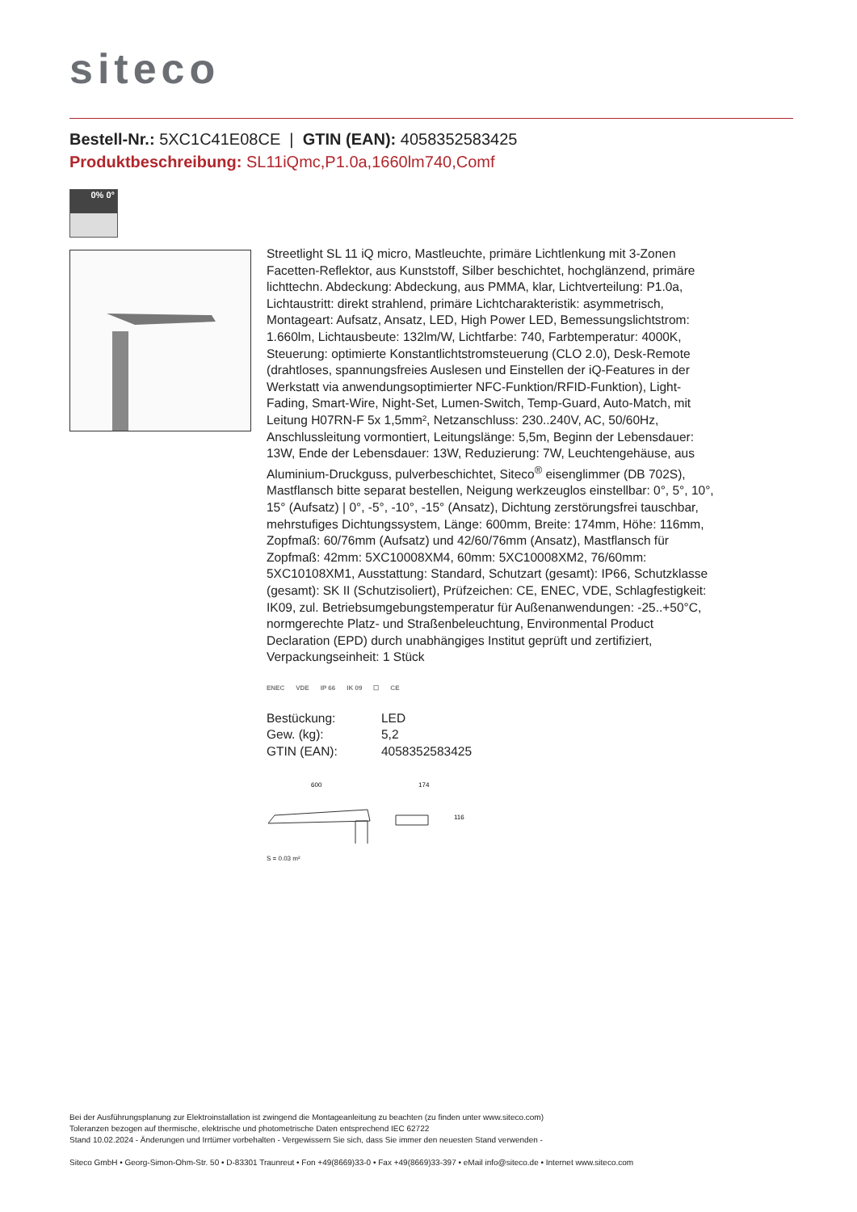siteco
Bestell-Nr.: 5XC1C41E08CE | GTIN (EAN): 4058352583425
Produktbeschreibung: SL11iQmc,P1.0a,1660lm740,Comf
0% 0°
Streetlight SL 11 iQ micro, Mastleuchte, primäre Lichtlenkung mit 3-Zonen Facetten-Reflektor, aus Kunststoff, Silber beschichtet, hochglänzend, primäre lichttechn. Abdeckung: Abdeckung, aus PMMA, klar, Lichtverteilung: P1.0a, Lichtaustritt: direkt strahlend, primäre Lichtcharakteristik: asymmetrisch, Montageart: Aufsatz, Ansatz, LED, High Power LED, Bemessungslichtstrom: 1.660lm, Lichtausbeute: 132lm/W, Lichtfarbe: 740, Farbtemperatur: 4000K, Steuerung: optimierte Konstantlichtstromsteuerung (CLO 2.0), Desk-Remote (drahtloses, spannungsfreies Auslesen und Einstellen der iQ-Features in der Werkstatt via anwendungsoptimierter NFC-Funktion/RFID-Funktion), Light-Fading, Smart-Wire, Night-Set, Lumen-Switch, Temp-Guard, Auto-Match, mit Leitung H07RN-F 5x 1,5mm², Netzanschluss: 230..240V, AC, 50/60Hz, Anschlussleitung vormontiert, Leitungslänge: 5,5m, Beginn der Lebensdauer: 13W, Ende der Lebensdauer: 13W, Reduzierung: 7W, Leuchtengehäuse, aus Aluminium-Druckguss, pulverbeschichtet, Siteco<sup>®</sup> eisenglimmer (DB 702S), Mastflansch bitte separat bestellen, Neigung werkzeuglos einstellbar: 0°, 5°, 10°, 15° (Aufsatz) | 0°, -5°, -10°, -15° (Ansatz), Dichtung zerstörungsfrei tauschbar, mehrstufiges Dichtungssystem, Länge: 600mm, Breite: 174mm, Höhe: 116mm, Zopfmaß: 60/76mm (Aufsatz) und 42/60/76mm (Ansatz), Mastflansch für Zopfmaß: 42mm: 5XC10008XM4, 60mm: 5XC10008XM2, 76/60mm: 5XC10108XM1, Ausstattung: Standard, Schutzart (gesamt): IP66, Schutzklasse (gesamt): SK II (Schutzisoliert), Prüfzeichen: CE, ENEC, VDE, Schlagfestigkeit: IK09, zul. Betriebsumgebungstemperatur für Außenanwendungen: -25..+50°C, normgerechte Platz- und Straßenbeleuchtung, Environmental Product Declaration (EPD) durch unabhängiges Institut geprüft und zertifiziert, Verpackungseinheit: 1 Stück
ENEC VDE IP 66 IK 09 ☐ CE
| Bestückung: | LED |
| Gew. (kg): | 5,2 |
| GTIN (EAN): | 4058352583425 |
600
174
116
S = 0.03 m²
Bei der Ausführungsplanung zur Elektroinstallation ist zwingend die Montageanleitung zu beachten (zu finden unter www.siteco.com)
Toleranzen bezogen auf thermische, elektrische und photometrische Daten entsprechend IEC 62722
Stand 10.02.2024 - Änderungen und Irrtümer vorbehalten - Vergewissern Sie sich, dass Sie immer den neuesten Stand verwenden -
Siteco GmbH • Georg-Simon-Ohm-Str. 50 • D-83301 Traunreut • Fon +49(8669)33-0 • Fax +49(8669)33-397 • eMail info@siteco.de • Internet www.siteco.com